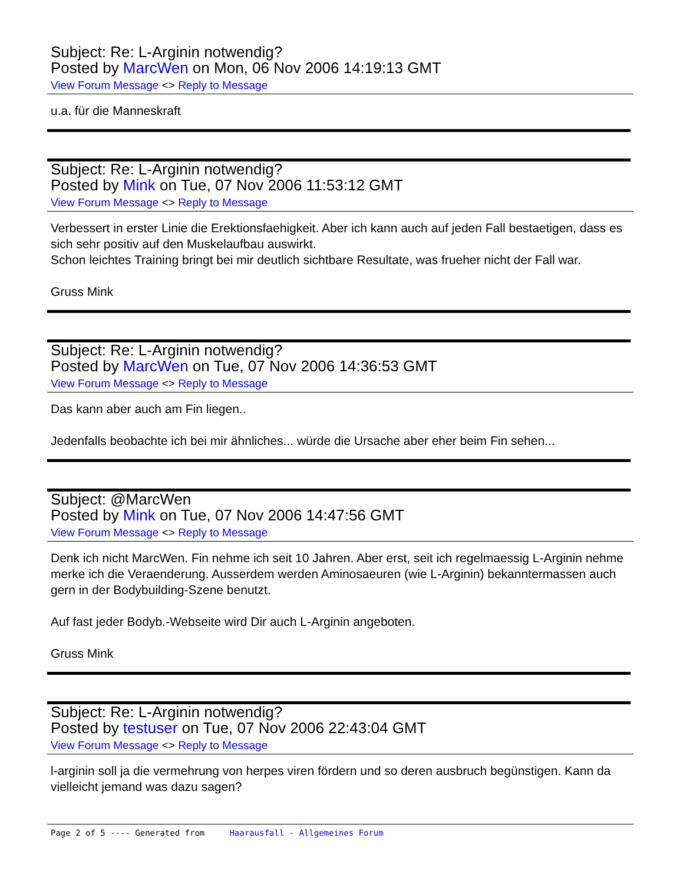Subject: Re: L-Arginin notwendig?
Posted by MarcWen on Mon, 06 Nov 2006 14:19:13 GMT
View Forum Message <> Reply to Message
u.a. für die Manneskraft
Subject: Re: L-Arginin notwendig?
Posted by Mink on Tue, 07 Nov 2006 11:53:12 GMT
View Forum Message <> Reply to Message
Verbessert in erster Linie die Erektionsfaehigkeit. Aber ich kann auch auf jeden Fall bestaetigen, dass es sich sehr positiv auf den Muskelaufbau auswirkt.
Schon leichtes Training bringt bei mir deutlich sichtbare Resultate, was frueher nicht der Fall war.
Gruss Mink
Subject: Re: L-Arginin notwendig?
Posted by MarcWen on Tue, 07 Nov 2006 14:36:53 GMT
View Forum Message <> Reply to Message
Das kann aber auch am Fin liegen..
Jedenfalls beobachte ich bei mir ähnliches... würde die Ursache aber eher beim Fin sehen...
Subject: @MarcWen
Posted by Mink on Tue, 07 Nov 2006 14:47:56 GMT
View Forum Message <> Reply to Message
Denk ich nicht MarcWen. Fin nehme ich seit 10 Jahren. Aber erst, seit ich regelmaessig L-Arginin nehme merke ich die Veraenderung. Ausserdem werden Aminosaeuren (wie L-Arginin) bekanntermassen auch gern in der Bodybuilding-Szene benutzt.
Auf fast jeder Bodyb.-Webseite wird Dir auch L-Arginin angeboten.
Gruss Mink
Subject: Re: L-Arginin notwendig?
Posted by testuser on Tue, 07 Nov 2006 22:43:04 GMT
View Forum Message <> Reply to Message
l-arginin soll ja die vermehrung von herpes viren fördern und so deren ausbruch begünstigen. Kann da vielleicht jemand was dazu sagen?
Page 2 of 5 ---- Generated from Haarausfall - Allgemeines Forum